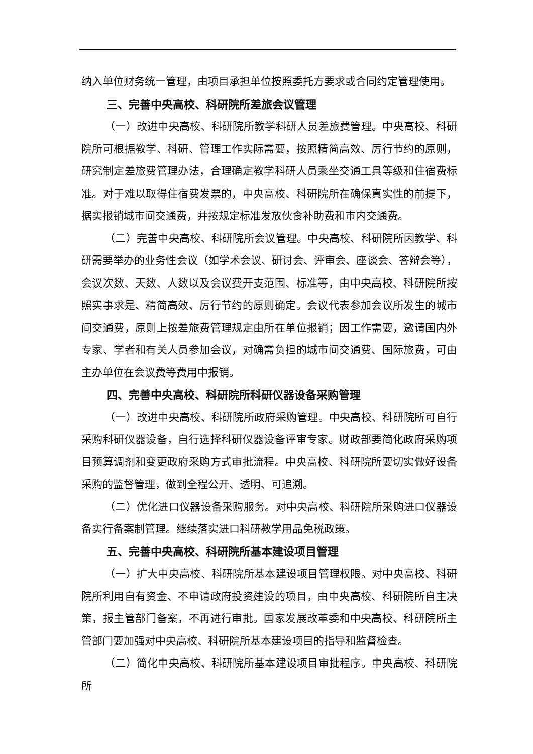纳入单位财务统一管理，由项目承担单位按照委托方要求或合同约定管理使用。
三、完善中央高校、科研院所差旅会议管理
（一）改进中央高校、科研院所教学科研人员差旅费管理。中央高校、科研院所可根据教学、科研、管理工作实际需要，按照精简高效、厉行节约的原则，研究制定差旅费管理办法，合理确定教学科研人员乘坐交通工具等级和住宿费标准。对于难以取得住宿费发票的，中央高校、科研院所在确保真实性的前提下，据实报销城市间交通费，并按规定标准发放伙食补助费和市内交通费。
（二）完善中央高校、科研院所会议管理。中央高校、科研院所因教学、科研需要举办的业务性会议（如学术会议、研讨会、评审会、座谈会、答辩会等），会议次数、天数、人数以及会议费开支范围、标准等，由中央高校、科研院所按照实事求是、精简高效、厉行节约的原则确定。会议代表参加会议所发生的城市间交通费，原则上按差旅费管理规定由所在单位报销；因工作需要，邀请国内外专家、学者和有关人员参加会议，对确需负担的城市间交通费、国际旅费，可由主办单位在会议费等费用中报销。
四、完善中央高校、科研院所科研仪器设备采购管理
（一）改进中央高校、科研院所政府采购管理。中央高校、科研院所可自行采购科研仪器设备，自行选择科研仪器设备评审专家。财政部要简化政府采购项目预算调剂和变更政府采购方式审批流程。中央高校、科研院所要切实做好设备采购的监督管理，做到全程公开、透明、可追溯。
（二）优化进口仪器设备采购服务。对中央高校、科研院所采购进口仪器设备实行备案制管理。继续落实进口科研教学用品免税政策。
五、完善中央高校、科研院所基本建设项目管理
（一）扩大中央高校、科研院所基本建设项目管理权限。对中央高校、科研院所利用自有资金、不申请政府投资建设的项目，由中央高校、科研院所自主决策，报主管部门备案，不再进行审批。国家发展改革委和中央高校、科研院所主管部门要加强对中央高校、科研院所基本建设项目的指导和监督检查。
（二）简化中央高校、科研院所基本建设项目审批程序。中央高校、科研院所